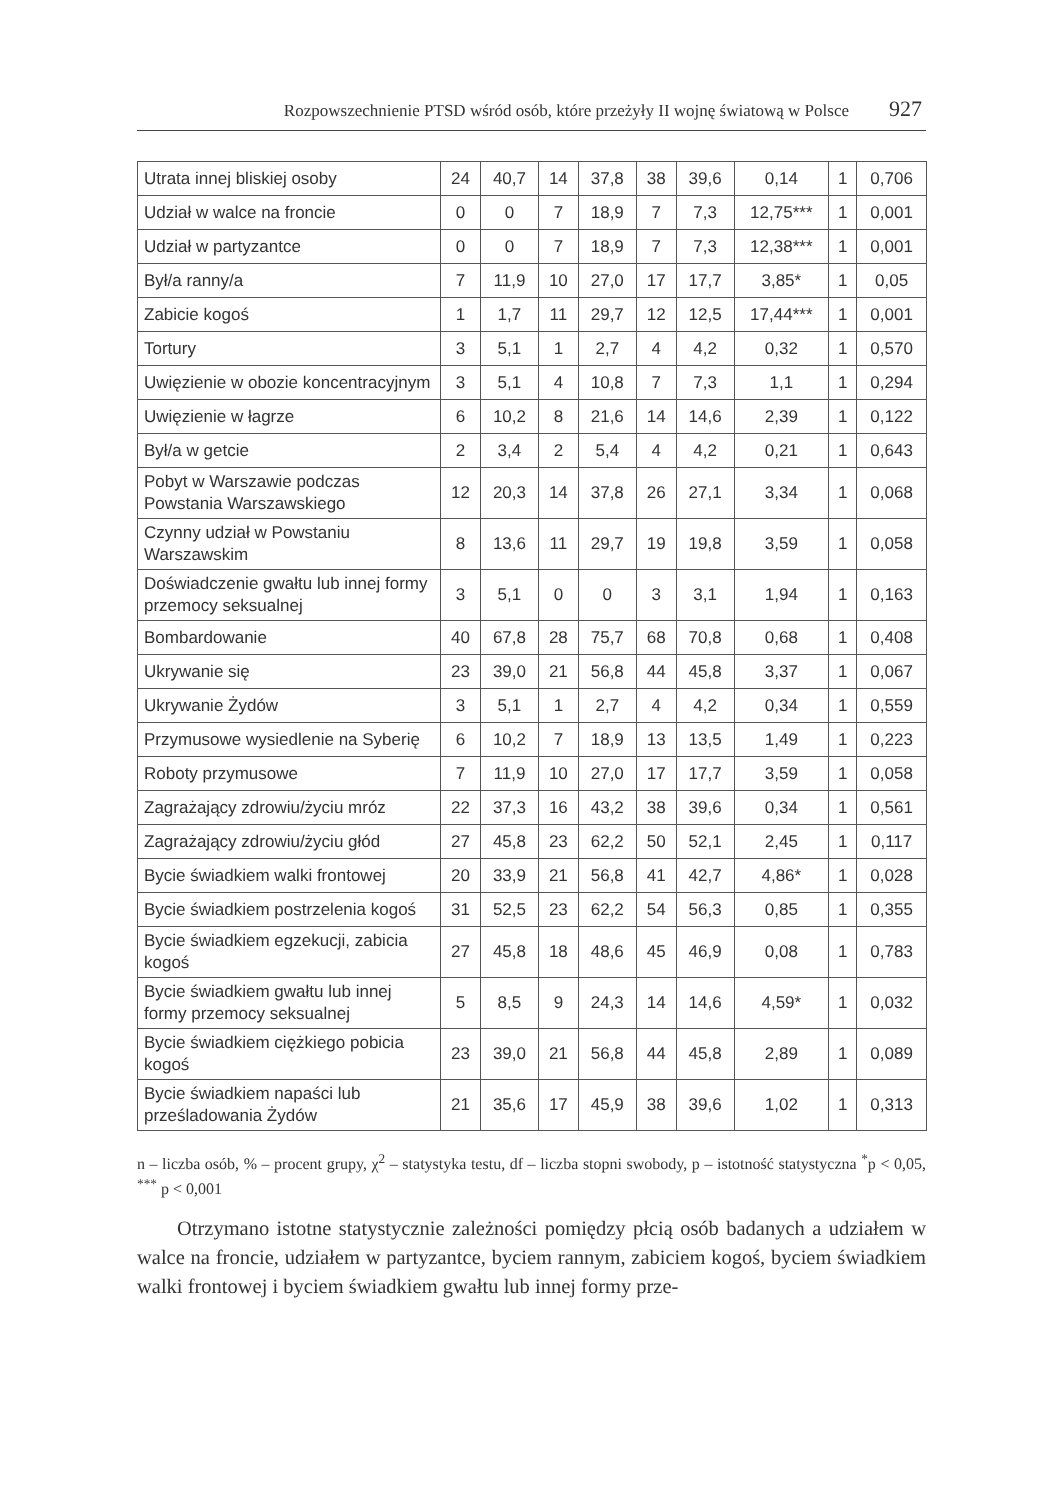Rozpowszechnienie PTSD wśród osób, które przeżyły II wojnę światową w Polsce 927
| Utrata innej bliskiej osoby | 24 | 40,7 | 14 | 37,8 | 38 | 39,6 | 0,14 | 1 | 0,706 |
| Udział w walce na froncie | 0 | 0 | 7 | 18,9 | 7 | 7,3 | 12,75*** | 1 | 0,001 |
| Udział w partyzantce | 0 | 0 | 7 | 18,9 | 7 | 7,3 | 12,38*** | 1 | 0,001 |
| Był/a ranny/a | 7 | 11,9 | 10 | 27,0 | 17 | 17,7 | 3,85* | 1 | 0,05 |
| Zabicie kogoś | 1 | 1,7 | 11 | 29,7 | 12 | 12,5 | 17,44*** | 1 | 0,001 |
| Tortury | 3 | 5,1 | 1 | 2,7 | 4 | 4,2 | 0,32 | 1 | 0,570 |
| Uwięzienie w obozie koncentracyjnym | 3 | 5,1 | 4 | 10,8 | 7 | 7,3 | 1,1 | 1 | 0,294 |
| Uwięzienie w łagrze | 6 | 10,2 | 8 | 21,6 | 14 | 14,6 | 2,39 | 1 | 0,122 |
| Był/a w getcie | 2 | 3,4 | 2 | 5,4 | 4 | 4,2 | 0,21 | 1 | 0,643 |
| Pobyt w Warszawie podczas Powstania Warszawskiego | 12 | 20,3 | 14 | 37,8 | 26 | 27,1 | 3,34 | 1 | 0,068 |
| Czynny udział w Powstaniu Warszawskim | 8 | 13,6 | 11 | 29,7 | 19 | 19,8 | 3,59 | 1 | 0,058 |
| Doświadczenie gwałtu lub innej formy przemocy seksualnej | 3 | 5,1 | 0 | 0 | 3 | 3,1 | 1,94 | 1 | 0,163 |
| Bombardowanie | 40 | 67,8 | 28 | 75,7 | 68 | 70,8 | 0,68 | 1 | 0,408 |
| Ukrywanie się | 23 | 39,0 | 21 | 56,8 | 44 | 45,8 | 3,37 | 1 | 0,067 |
| Ukrywanie Żydów | 3 | 5,1 | 1 | 2,7 | 4 | 4,2 | 0,34 | 1 | 0,559 |
| Przymusowe wysiedlenie na Syberię | 6 | 10,2 | 7 | 18,9 | 13 | 13,5 | 1,49 | 1 | 0,223 |
| Roboty przymusowe | 7 | 11,9 | 10 | 27,0 | 17 | 17,7 | 3,59 | 1 | 0,058 |
| Zagrażający zdrowiu/życiu mróz | 22 | 37,3 | 16 | 43,2 | 38 | 39,6 | 0,34 | 1 | 0,561 |
| Zagrażający zdrowiu/życiu głód | 27 | 45,8 | 23 | 62,2 | 50 | 52,1 | 2,45 | 1 | 0,117 |
| Bycie świadkiem walki frontowej | 20 | 33,9 | 21 | 56,8 | 41 | 42,7 | 4,86* | 1 | 0,028 |
| Bycie świadkiem postrzelenia kogoś | 31 | 52,5 | 23 | 62,2 | 54 | 56,3 | 0,85 | 1 | 0,355 |
| Bycie świadkiem egzekucji, zabicia kogoś | 27 | 45,8 | 18 | 48,6 | 45 | 46,9 | 0,08 | 1 | 0,783 |
| Bycie świadkiem gwałtu lub innej formy przemocy seksualnej | 5 | 8,5 | 9 | 24,3 | 14 | 14,6 | 4,59* | 1 | 0,032 |
| Bycie świadkiem ciężkiego pobicia kogoś | 23 | 39,0 | 21 | 56,8 | 44 | 45,8 | 2,89 | 1 | 0,089 |
| Bycie świadkiem napaści lub prześladowania Żydów | 21 | 35,6 | 17 | 45,9 | 38 | 39,6 | 1,02 | 1 | 0,313 |
n – liczba osób, % – procent grupy, χ<sup>2</sup> – statystyka testu, df – liczba stopni swobody, p – istotność statystyczna <sup>*</sup>p < 0,05, <sup>***</sup> p < 0,001
Otrzymano istotne statystycznie zależności pomiędzy płcią osób badanych a udziałem w walce na froncie, udziałem w partyzantce, byciem rannym, zabiciem kogoś, byciem świadkiem walki frontowej i byciem świadkiem gwałtu lub innej formy prze-